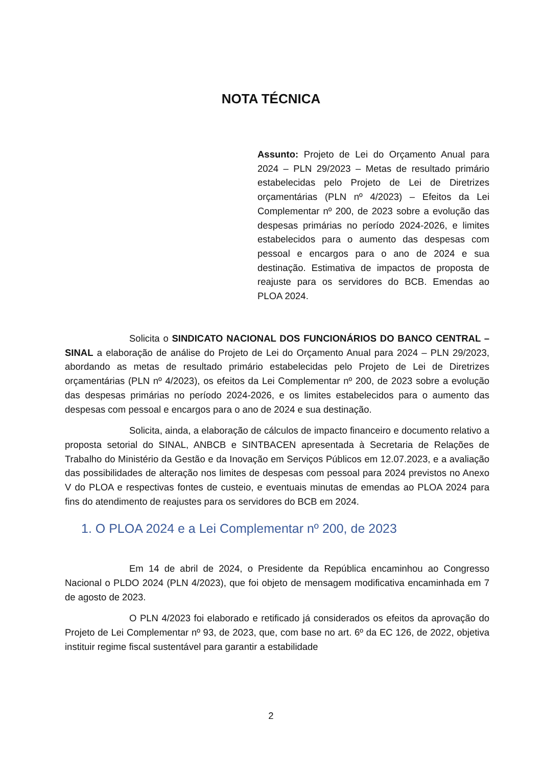NOTA TÉCNICA
Assunto: Projeto de Lei do Orçamento Anual para 2024 – PLN 29/2023 – Metas de resultado primário estabelecidas pelo Projeto de Lei de Diretrizes orçamentárias (PLN nº 4/2023) – Efeitos da Lei Complementar nº 200, de 2023 sobre a evolução das despesas primárias no período 2024-2026, e limites estabelecidos para o aumento das despesas com pessoal e encargos para o ano de 2024 e sua destinação. Estimativa de impactos de proposta de reajuste para os servidores do BCB. Emendas ao PLOA 2024.
Solicita o SINDICATO NACIONAL DOS FUNCIONÁRIOS DO BANCO CENTRAL – SINAL a elaboração de análise do Projeto de Lei do Orçamento Anual para 2024 – PLN 29/2023, abordando as metas de resultado primário estabelecidas pelo Projeto de Lei de Diretrizes orçamentárias (PLN nº 4/2023), os efeitos da Lei Complementar nº 200, de 2023 sobre a evolução das despesas primárias no período 2024-2026, e os limites estabelecidos para o aumento das despesas com pessoal e encargos para o ano de 2024 e sua destinação.
Solicita, ainda, a elaboração de cálculos de impacto financeiro e documento relativo a proposta setorial do SINAL, ANBCB e SINTBACEN apresentada à Secretaria de Relações de Trabalho do Ministério da Gestão e da Inovação em Serviços Públicos em 12.07.2023, e a avaliação das possibilidades de alteração nos limites de despesas com pessoal para 2024 previstos no Anexo V do PLOA e respectivas fontes de custeio, e eventuais minutas de emendas ao PLOA 2024 para fins do atendimento de reajustes para os servidores do BCB em 2024.
1. O PLOA 2024 e a Lei Complementar nº 200, de 2023
Em 14 de abril de 2024, o Presidente da República encaminhou ao Congresso Nacional o PLDO 2024 (PLN 4/2023), que foi objeto de mensagem modificativa encaminhada em 7 de agosto de 2023.
O PLN 4/2023 foi elaborado e retificado já considerados os efeitos da aprovação do Projeto de Lei Complementar nº 93, de 2023, que, com base no art. 6º da EC 126, de 2022, objetiva instituir regime fiscal sustentável para garantir a estabilidade
2